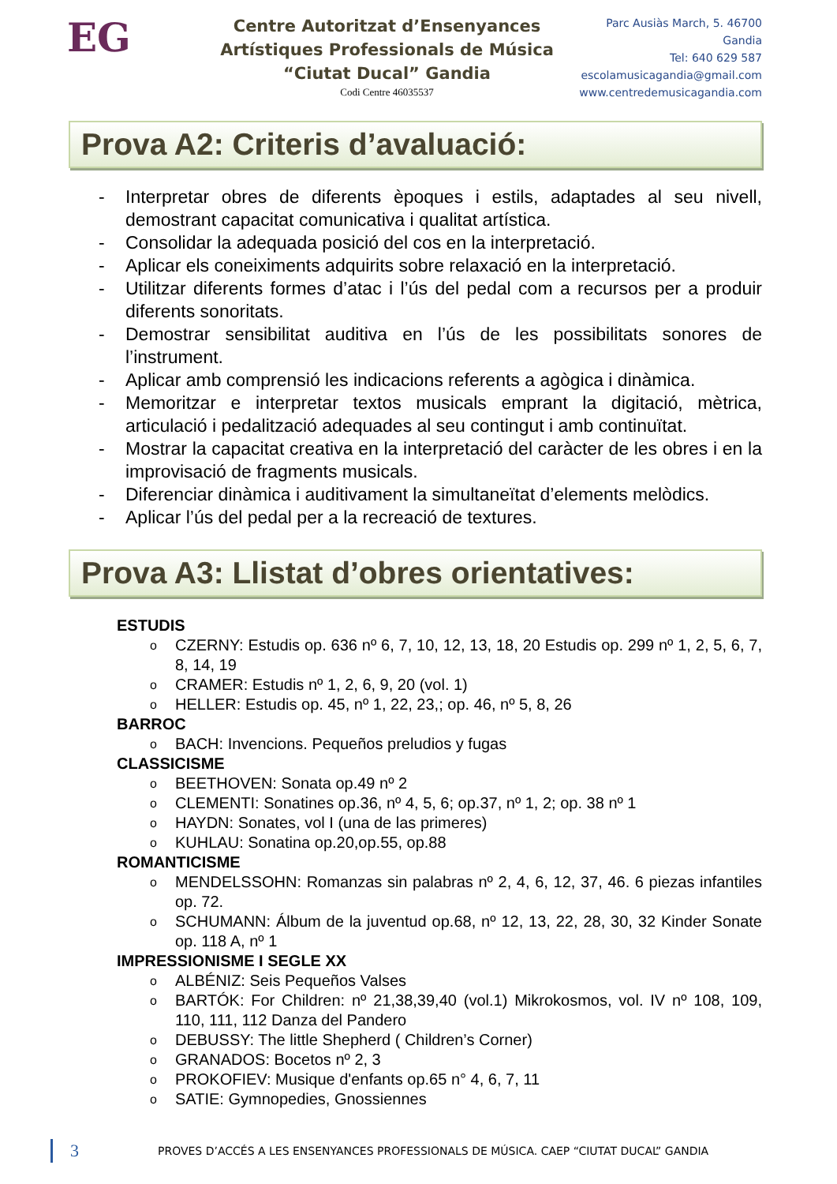EG
Centre Autoritzat d’Ensenyances
Artístiques Professionals de Música
“Ciutat Ducal” Gandia
Codi Centre 46035537
Parc Ausiàs March, 5. 46700 Gandia
Tel: 640 629 587
escolamusicagandia@gmail.com
www.centredemusicagandia.com
Prova A2: Criteris d’avaluació:
- Interpretar obres de diferents èpoques i estils, adaptades al seu nivell, demostrant capacitat comunicativa i qualitat artística.
- Consolidar la adequada posició del cos en la interpretació.
- Aplicar els coneiximents adquirits sobre relaxació en la interpretació.
- Utilitzar diferents formes d’atac i l’ús del pedal com a recursos per a produir diferents sonoritats.
- Demostrar sensibilitat auditiva en l’ús de les possibilitats sonores de l’instrument.
- Aplicar amb comprensió les indicacions referents a agògica i dinàmica.
- Memoritzar e interpretar textos musicals emprant la digitació, mètrica, articulació i pedalització adequades al seu contingut i amb continuïtat.
- Mostrar la capacitat creativa en la interpretació del caràcter de les obres i en la improvisació de fragments musicals.
- Diferenciar dinàmica i auditivament la simultaneïtat d’elements melòdics.
- Aplicar l’ús del pedal per a la recreació de textures.
Prova A3: Llistat d’obres orientatives:
ESTUDIS
o CZERNY: Estudis op. 636 nº 6, 7, 10, 12, 13, 18, 20 Estudis op. 299 nº 1, 2, 5, 6, 7, 8, 14, 19
o CRAMER: Estudis nº 1, 2, 6, 9, 20 (vol. 1)
o HELLER: Estudis op. 45, nº 1, 22, 23,; op. 46, nº 5, 8, 26
BARROC
o BACH: Invencions. Pequeños preludios y fugas
CLASSICISME
o BEETHOVEN: Sonata op.49 nº 2
o CLEMENTI: Sonatines op.36, nº 4, 5, 6; op.37, nº 1, 2; op. 38 nº 1
o HAYDN: Sonates, vol I (una de las primeres)
o KUHLAU: Sonatina op.20,op.55, op.88
ROMANTICISME
o MENDELSSOHN: Romanzas sin palabras nº 2, 4, 6, 12, 37, 46. 6 piezas infantiles op. 72.
o SCHUMANN: Álbum de la juventud op.68, nº 12, 13, 22, 28, 30, 32 Kinder Sonate op. 118 A, nº 1
IMPRESSIONISME I SEGLE XX
o ALBÉNIZ: Seis Pequeños Valses
o BARTÓK: For Children: nº 21,38,39,40 (vol.1) Mikrokosmos, vol. IV nº 108, 109, 110, 111, 112 Danza del Pandero
o DEBUSSY: The little Shepherd ( Children’s Corner)
o GRANADOS: Bocetos nº 2, 3
o PROKOFIEV: Musique d'enfants op.65 n° 4, 6, 7, 11
o SATIE: Gymnopedies, Gnossiennes
3 PROVES D’ACCÉS A LES ENSENYANCES PROFESSIONALS DE MÚSICA. CAEP “CIUTAT DUCAL” GANDIA